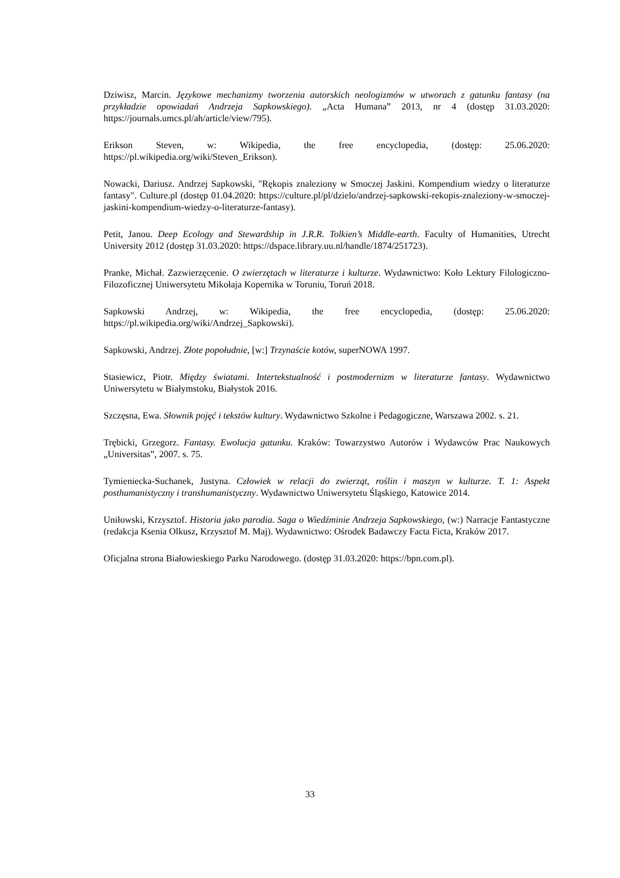Dziwisz, Marcin. Językowe mechanizmy tworzenia autorskich neologizmów w utworach z gatunku fantasy (na przykładzie opowiadań Andrzeja Sapkowskiego). „Acta Humana” 2013, nr 4 (dostęp 31.03.2020: https://journals.umcs.pl/ah/article/view/795).
Erikson Steven, w: Wikipedia, the free encyclopedia, (dostęp: 25.06.2020: https://pl.wikipedia.org/wiki/Steven_Erikson).
Nowacki, Dariusz. Andrzej Sapkowski, "Rękopis znaleziony w Smoczej Jaskini. Kompendium wiedzy o literaturze fantasy". Culture.pl (dostęp 01.04.2020: https://culture.pl/pl/dzielo/andrzej-sapkowski-rekopis-znaleziony-w-smoczej-jaskini-kompendium-wiedzy-o-literaturze-fantasy).
Petit, Janou. Deep Ecology and Stewardship in J.R.R. Tolkien’s Middle-earth. Faculty of Humanities, Utrecht University 2012 (dostęp 31.03.2020: https://dspace.library.uu.nl/handle/1874/251723).
Pranke, Michał. Zazwierzęcenie. O zwierzętach w literaturze i kulturze. Wydawnictwo: Koło Lektury Filologiczno-Filozoficznej Uniwersytetu Mikołaja Kopernika w Toruniu, Toruń 2018.
Sapkowski Andrzej, w: Wikipedia, the free encyclopedia, (dostęp: 25.06.2020: https://pl.wikipedia.org/wiki/Andrzej_Sapkowski).
Sapkowski, Andrzej. Złote popołudnie, [w:] Trzynaście kotów, superNOWA 1997.
Stasiewicz, Piotr. Między światami. Intertekstualność i postmodernizm w literaturze fantasy. Wydawnictwo Uniwersytetu w Białymstoku, Białystok 2016.
Szczęsna, Ewa. Słownik pojęć i tekstów kultury. Wydawnictwo Szkolne i Pedagogiczne, Warszawa 2002. s. 21.
Trębicki, Grzegorz. Fantasy. Ewolucja gatunku. Kraków: Towarzystwo Autorów i Wydawców Prac Naukowych „Universitas”, 2007. s. 75.
Tymieniecka-Suchanek, Justyna. Człowiek w relacji do zwierząt, roślin i maszyn w kulturze. T. 1: Aspekt posthumanistyczny i transhumanistyczny. Wydawnictwo Uniwersytetu Śląskiego, Katowice 2014.
Uniłowski, Krzysztof. Historia jako parodia. Saga o Wiedźminie Andrzeja Sapkowskiego, (w:) Narracje Fantastyczne (redakcja Ksenia Olkusz, Krzysztof M. Maj). Wydawnictwo: Ośrodek Badawczy Facta Ficta, Kraków 2017.
Oficjalna strona Białowieskiego Parku Narodowego. (dostęp 31.03.2020: https://bpn.com.pl).
33